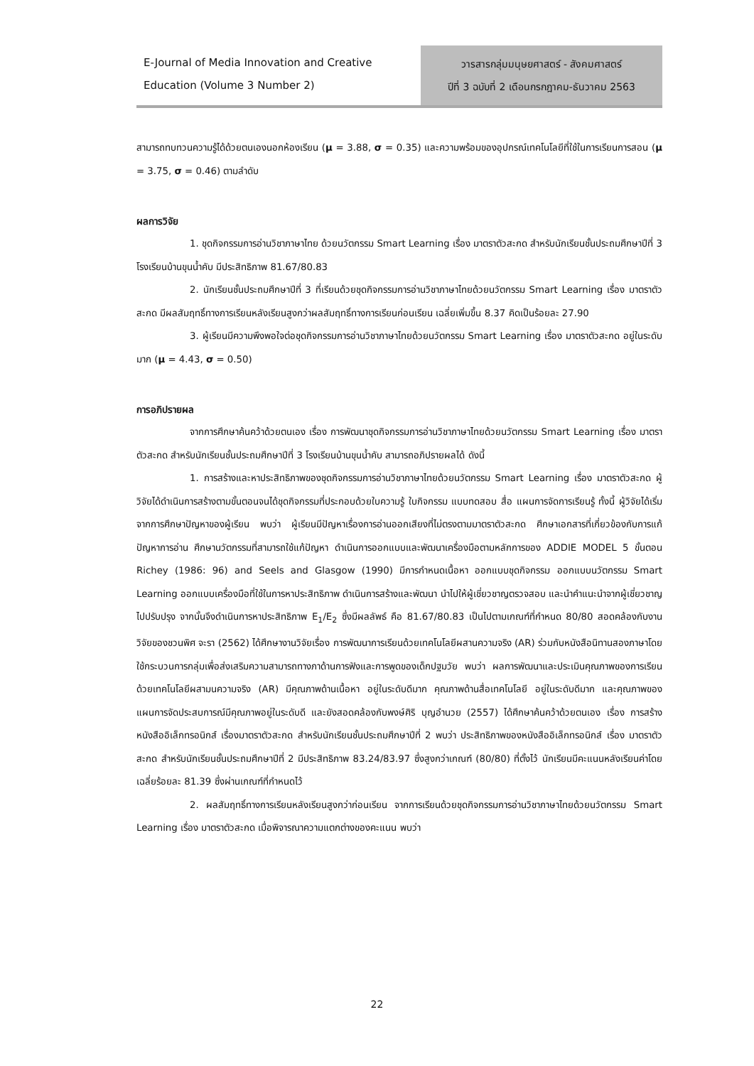E-Journal of Media Innovation and Creative
Education (Volume 3 Number 2)
วารสารกลุ่มมนุษยศาสตร์ - สังคมศาสตร์
ปีที่ 3 ฉบับที่ 2 เดือนกรกฎาคม-ธันวาคม 2563
สามารถทบทวนความรู้ได้ด้วยตนเองนอกห้องเรียน (μ = 3.88, σ = 0.35) และความพร้อมของอุปกรณ์เทคโนโลยีที่ใช้ในการเรียนการสอน (μ = 3.75, σ = 0.46) ตามลำดับ
ผลการวิจัย
1. ชุดกิจกรรมการอ่านวิชาภาษาไทย ด้วยนวัตกรรม Smart Learning เรื่อง มาตราตัวสะกด สำหรับนักเรียนชั้นประถมศึกษาปีที่ 3 โรงเรียนบ้านขุนน้ำคับ มีประสิทธิภาพ 81.67/80.83
2. นักเรียนชั้นประถมศึกษาปีที่ 3 ที่เรียนด้วยชุดกิจกรรมการอ่านวิชาภาษาไทยด้วยนวัตกรรม Smart Learning เรื่อง มาตราตัวสะกด มีผลสัมฤทธิ์ทางการเรียนหลังเรียนสูงกว่าผลสัมฤทธิ์ทางการเรียนก่อนเรียน เฉลี่ยเพิ่มขึ้น 8.37 คิดเป็นร้อยละ 27.90
3. ผู้เรียนมีความพึงพอใจต่อชุดกิจกรรมการอ่านวิชาภาษาไทยด้วยนวัตกรรม Smart Learning เรื่อง มาตราตัวสะกด อยู่ในระดับมาก (μ = 4.43, σ = 0.50)
การอภิปรายผล
จากการศึกษาค้นคว้าด้วยตนเอง เรื่อง การพัฒนาชุดกิจกรรมการอ่านวิชาภาษาไทยด้วยนวัตกรรม Smart Learning เรื่อง มาตราตัวสะกด สำหรับนักเรียนชั้นประถมศึกษาปีที่ 3 โรงเรียนบ้านขุนน้ำคับ สามารถอภิปรายผลได้ ดังนี้
1. การสร้างและหาประสิทธิภาพของชุดกิจกรรมการอ่านวิชาภาษาไทยด้วยนวัตกรรม Smart Learning เรื่อง มาตราตัวสะกด ผู้วิจัยได้ดำเนินการสร้างตามขั้นตอนจนได้ชุดกิจกรรมที่ประกอบด้วยใบความรู้ ใบกิจกรรม แบบทดสอบ สื่อ แผนการจัดการเรียนรู้ ทั้งนี้ ผู้วิจัยได้เริ่มจากการศึกษาปัญหาของผู้เรียน พบว่า ผู้เรียนมีปัญหาเรื่องการอ่านออกเสียงที่ไม่ตรงตามมาตราตัวสะกด ศึกษาเอกสารที่เกี่ยวข้องกับการแก้ปัญหาการอ่าน ศึกษานวัตกรรมที่สามารถใช้แก้ปัญหา ดำเนินการออกแบบและพัฒนาเครื่องมือตามหลักการของ ADDIE MODEL 5 ขั้นตอน Richey (1986: 96) and Seels and Glasgow (1990) มีการกำหนดเนื้อหา ออกแบบชุดกิจกรรม ออกแบบนวัตกรรม Smart Learning ออกแบบเครื่องมือที่ใช้ในการหาประสิทธิภาพ ดำเนินการสร้างและพัฒนา นำไปให้ผู้เชี่ยวชาญตรวจสอบ และนำคำแนะนำจากผู้เชี่ยวชาญไปปรับปรุง จากนั้นจึงดำเนินการหาประสิทธิภาพ E<sub>1</sub>/E<sub>2</sub> ซึ่งมีผลลัพธ์ คือ 81.67/80.83 เป็นไปตามเกณฑ์ที่กำหนด 80/80 สอดคล้องกับงานวิจัยของชวนพิศ จะรา (2562) ได้ศึกษางานวิจัยเรื่อง การพัฒนาการเรียนด้วยเทคโนโลยีผสานความจริง (AR) ร่วมกับหนังสือนิทานสองภาษาโดยใช้กระบวนการกลุ่มเพื่อส่งเสริมความสามารถทางภาด้านการฟังและการพูดของเด็กปฐมวัย พบว่า ผลการพัฒนาและประเมินคุณภาพของการเรียนด้วยเทคโนโลยีผสามนความจริง (AR) มีคุณภาพด้านเนื้อหา อยู่ในระดับดีมาก คุณภาพด้านสื่อเทคโนโลยี อยู่ในระดับดีมาก และคุณภาพของแผนการจัดประสบการณ์มีคุณภาพอยู่ในระดับดี และยังสอดคล้องกับพงษ์ศิริ บุญอำนวย (2557) ได้ศึกษาค้นคว้าด้วยตนเอง เรื่อง การสร้างหนังสืออิเล็กทรอนิกส์ เรื่องมาตราตัวสะกด สำหรับนักเรียนชั้นประถมศึกษาปีที่ 2 พบว่า ประสิทธิภาพของหนังสืออิเล็กทรอนิกส์ เรื่อง มาตราตัวสะกด สำหรับนักเรียนชั้นประถมศึกษาปีที่ 2 มีประสิทธิภาพ 83.24/83.97 ซึ่งสูงกว่าเกณฑ์ (80/80) ที่ตั้งไว้ นักเรียนมีคะแนนหลังเรียนค่าโดยเฉลี่ยร้อยละ 81.39 ซึ่งผ่านเกณฑ์ที่กำหนดไว้
2. ผลสัมฤทธิ์ทางการเรียนหลังเรียนสูงกว่าก่อนเรียน จากการเรียนด้วยชุดกิจกรรมการอ่านวิชาภาษาไทยด้วยนวัตกรรม Smart Learning เรื่อง มาตราตัวสะกด เมื่อพิจารณาความแตกต่างของคะแนน พบว่า
22